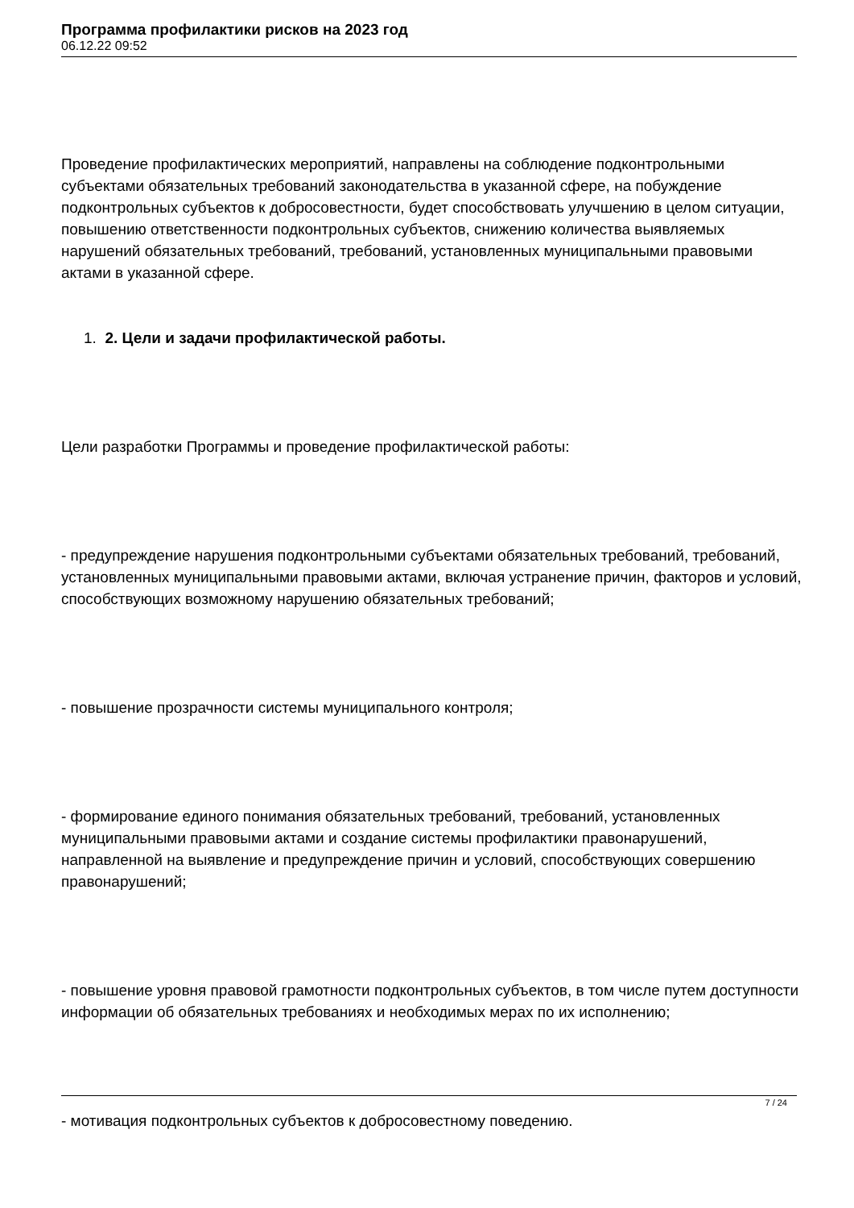Программа профилактики рисков на 2023 год
06.12.22 09:52
Проведение профилактических мероприятий, направлены на соблюдение подконтрольными субъектами обязательных требований законодательства в указанной сфере, на побуждение подконтрольных субъектов к добросовестности, будет способствовать улучшению в целом ситуации, повышению ответственности подконтрольных субъектов, снижению количества выявляемых нарушений обязательных требований, требований, установленных муниципальными правовыми актами в указанной сфере.
1. 2. Цели и задачи профилактической работы.
Цели разработки Программы и проведение профилактической работы:
- предупреждение нарушения подконтрольными субъектами обязательных требований, требований, установленных муниципальными правовыми актами, включая устранение причин, факторов и условий, способствующих возможному нарушению обязательных требований;
- повышение прозрачности системы муниципального контроля;
- формирование единого понимания обязательных требований, требований, установленных муниципальными правовыми актами и создание системы профилактики правонарушений, направленной на выявление и предупреждение причин и условий, способствующих совершению правонарушений;
- повышение уровня правовой грамотности подконтрольных субъектов, в том числе путем доступности информации об обязательных требованиях и необходимых мерах по их исполнению;
- мотивация подконтрольных субъектов к добросовестному поведению.
7 / 24